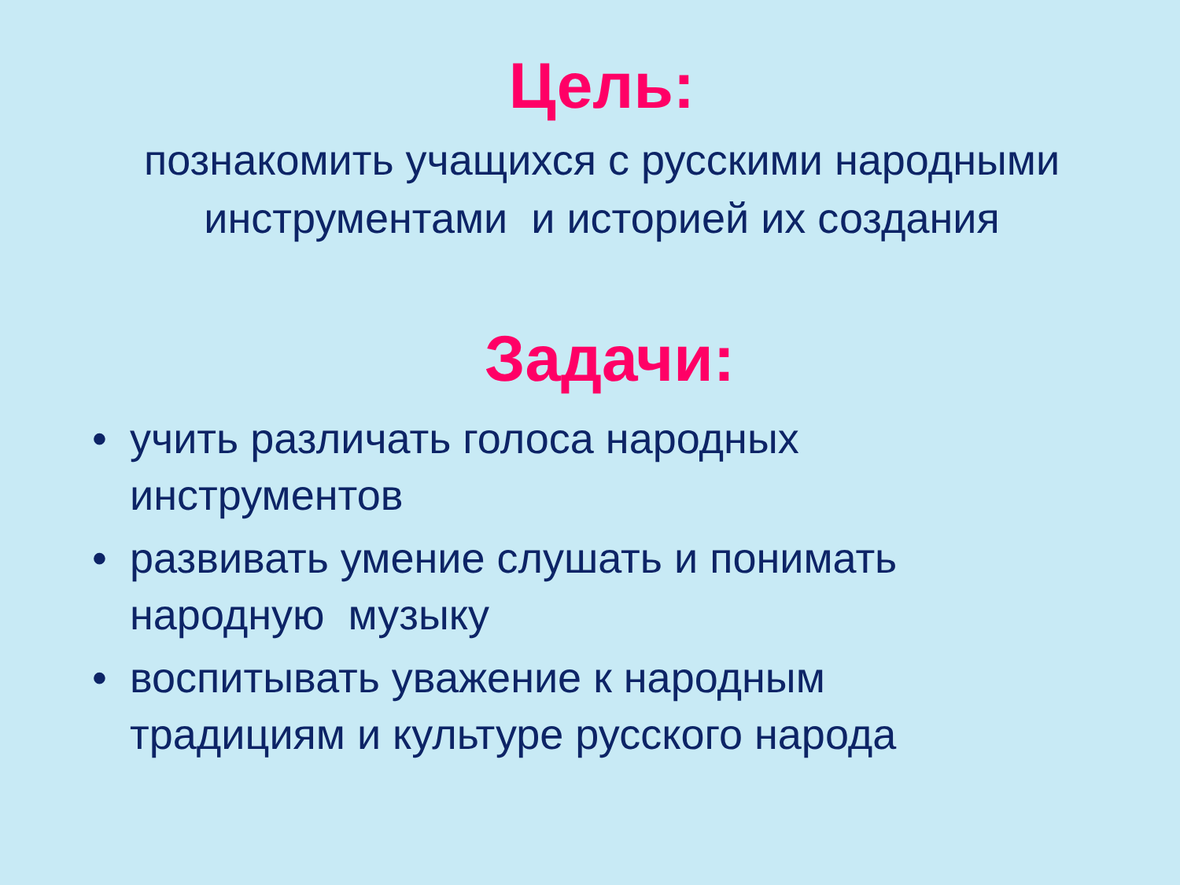Цель:
познакомить учащихся с русскими народными
инструментами и историей их создания
Задачи:
• учить различать голоса народных инструментов
• развивать умение слушать и понимать народную музыку
• воспитывать уважение к народным традициям и культуре русского народа